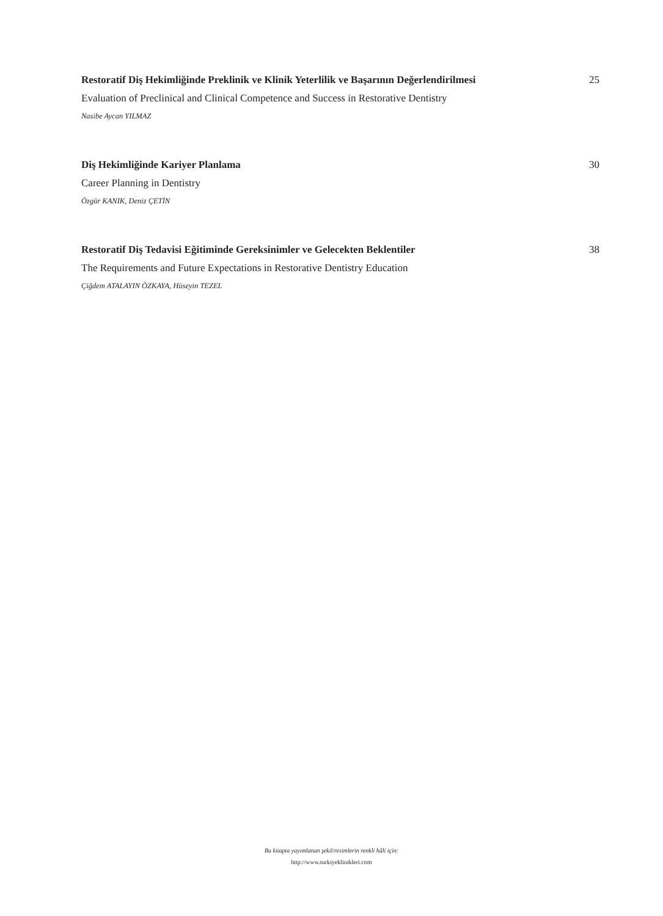Restoratif Diş Hekimliğinde Preklinik ve Klinik Yeterlilik ve Başarının Değerlendirilmesi 25
Evaluation of Preclinical and Clinical Competence and Success in Restorative Dentistry
Nasibe Aycan YILMAZ
Diş Hekimliğinde Kariyer Planlama 30
Career Planning in Dentistry
Özgür KANIK, Deniz ÇETİN
Restoratif Diş Tedavisi Eğitiminde Gereksinimler ve Gelecekten Beklentiler 38
The Requirements and Future Expectations in Restorative Dentistry Education
Çiğdem ATALAYIN ÖZKAYA, Hüseyin TEZEL
Bu kitapta yayımlanan şekil/resimlerin renkli hâli için:
http://www.turkiyeklinikleri.com